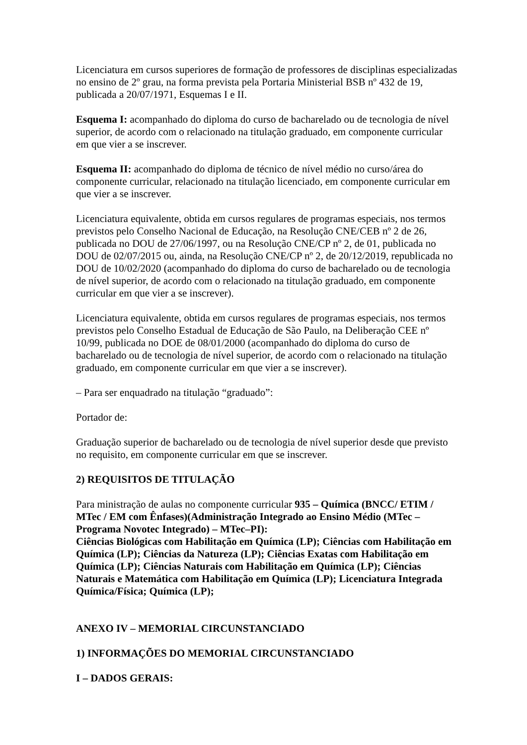Licenciatura em cursos superiores de formação de professores de disciplinas especializadas no ensino de 2º grau, na forma prevista pela Portaria Ministerial BSB nº 432 de 19, publicada a 20/07/1971, Esquemas I e II.
Esquema I: acompanhado do diploma do curso de bacharelado ou de tecnologia de nível superior, de acordo com o relacionado na titulação graduado, em componente curricular em que vier a se inscrever.
Esquema II: acompanhado do diploma de técnico de nível médio no curso/área do componente curricular, relacionado na titulação licenciado, em componente curricular em que vier a se inscrever.
Licenciatura equivalente, obtida em cursos regulares de programas especiais, nos termos previstos pelo Conselho Nacional de Educação, na Resolução CNE/CEB nº 2 de 26, publicada no DOU de 27/06/1997, ou na Resolução CNE/CP nº 2, de 01, publicada no DOU de 02/07/2015 ou, ainda, na Resolução CNE/CP nº 2, de 20/12/2019, republicada no DOU de 10/02/2020 (acompanhado do diploma do curso de bacharelado ou de tecnologia de nível superior, de acordo com o relacionado na titulação graduado, em componente curricular em que vier a se inscrever).
Licenciatura equivalente, obtida em cursos regulares de programas especiais, nos termos previstos pelo Conselho Estadual de Educação de São Paulo, na Deliberação CEE nº 10/99, publicada no DOE de 08/01/2000 (acompanhado do diploma do curso de bacharelado ou de tecnologia de nível superior, de acordo com o relacionado na titulação graduado, em componente curricular em que vier a se inscrever).
– Para ser enquadrado na titulação “graduado”:
Portador de:
Graduação superior de bacharelado ou de tecnologia de nível superior desde que previsto no requisito, em componente curricular em que se inscrever.
2) REQUISITOS DE TITULAÇÃO
Para ministração de aulas no componente curricular 935 – Química (BNCC/ ETIM / MTec / EM com Ênfases)(Administração Integrado ao Ensino Médio (MTec – Programa Novotec Integrado) – MTec–PI):
Ciências Biológicas com Habilitação em Química (LP); Ciências com Habilitação em Química (LP); Ciências da Natureza (LP); Ciências Exatas com Habilitação em Química (LP); Ciências Naturais com Habilitação em Química (LP); Ciências Naturais e Matemática com Habilitação em Química (LP); Licenciatura Integrada Química/Física; Química (LP);
ANEXO IV – MEMORIAL CIRCUNSTANCIADO
1) INFORMAÇÕES DO MEMORIAL CIRCUNSTANCIADO
I – DADOS GERAIS: